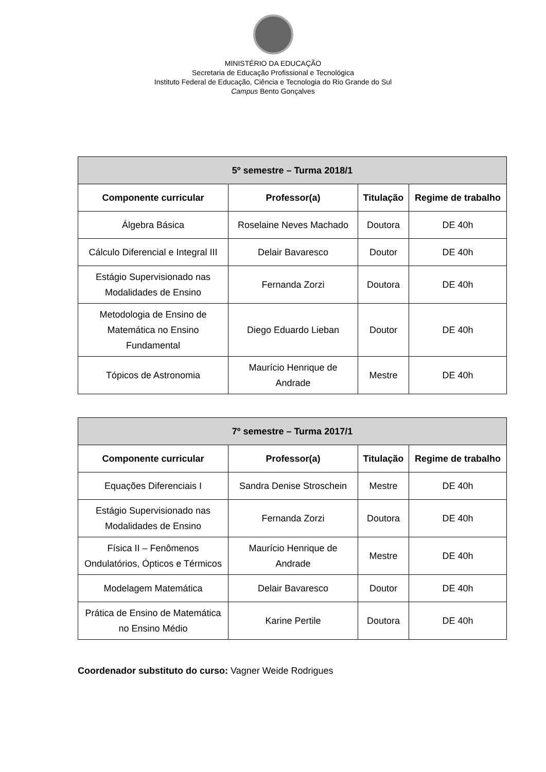MINISTÉRIO DA EDUCAÇÃO
Secretaria de Educação Profissional e Tecnológica
Instituto Federal de Educação, Ciência e Tecnologia do Rio Grande do Sul
Campus Bento Gonçalves
| 5º semestre – Turma 2018/1 | | | |
| --- | --- | --- | --- |
| Componente curricular | Professor(a) | Titulação | Regime de trabalho |
| Álgebra Básica | Roselaine Neves Machado | Doutora | DE 40h |
| Cálculo Diferencial e Integral III | Delair Bavaresco | Doutor | DE 40h |
| Estágio Supervisionado nas Modalidades de Ensino | Fernanda Zorzi | Doutora | DE 40h |
| Metodologia de Ensino de Matemática no Ensino Fundamental | Diego Eduardo Lieban | Doutor | DE 40h |
| Tópicos de Astronomia | Maurício Henrique de Andrade | Mestre | DE 40h |
| 7º semestre – Turma 2017/1 | | | |
| --- | --- | --- | --- |
| Componente curricular | Professor(a) | Titulação | Regime de trabalho |
| Equações Diferenciais I | Sandra Denise Stroschein | Mestre | DE 40h |
| Estágio Supervisionado nas Modalidades de Ensino | Fernanda Zorzi | Doutora | DE 40h |
| Física II – Fenômenos Ondulatórios, Ópticos e Térmicos | Maurício Henrique de Andrade | Mestre | DE 40h |
| Modelagem Matemática | Delair Bavaresco | Doutor | DE 40h |
| Prática de Ensino de Matemática no Ensino Médio | Karine Pertile | Doutora | DE 40h |
Coordenador substituto do curso: Vagner Weide Rodrigues